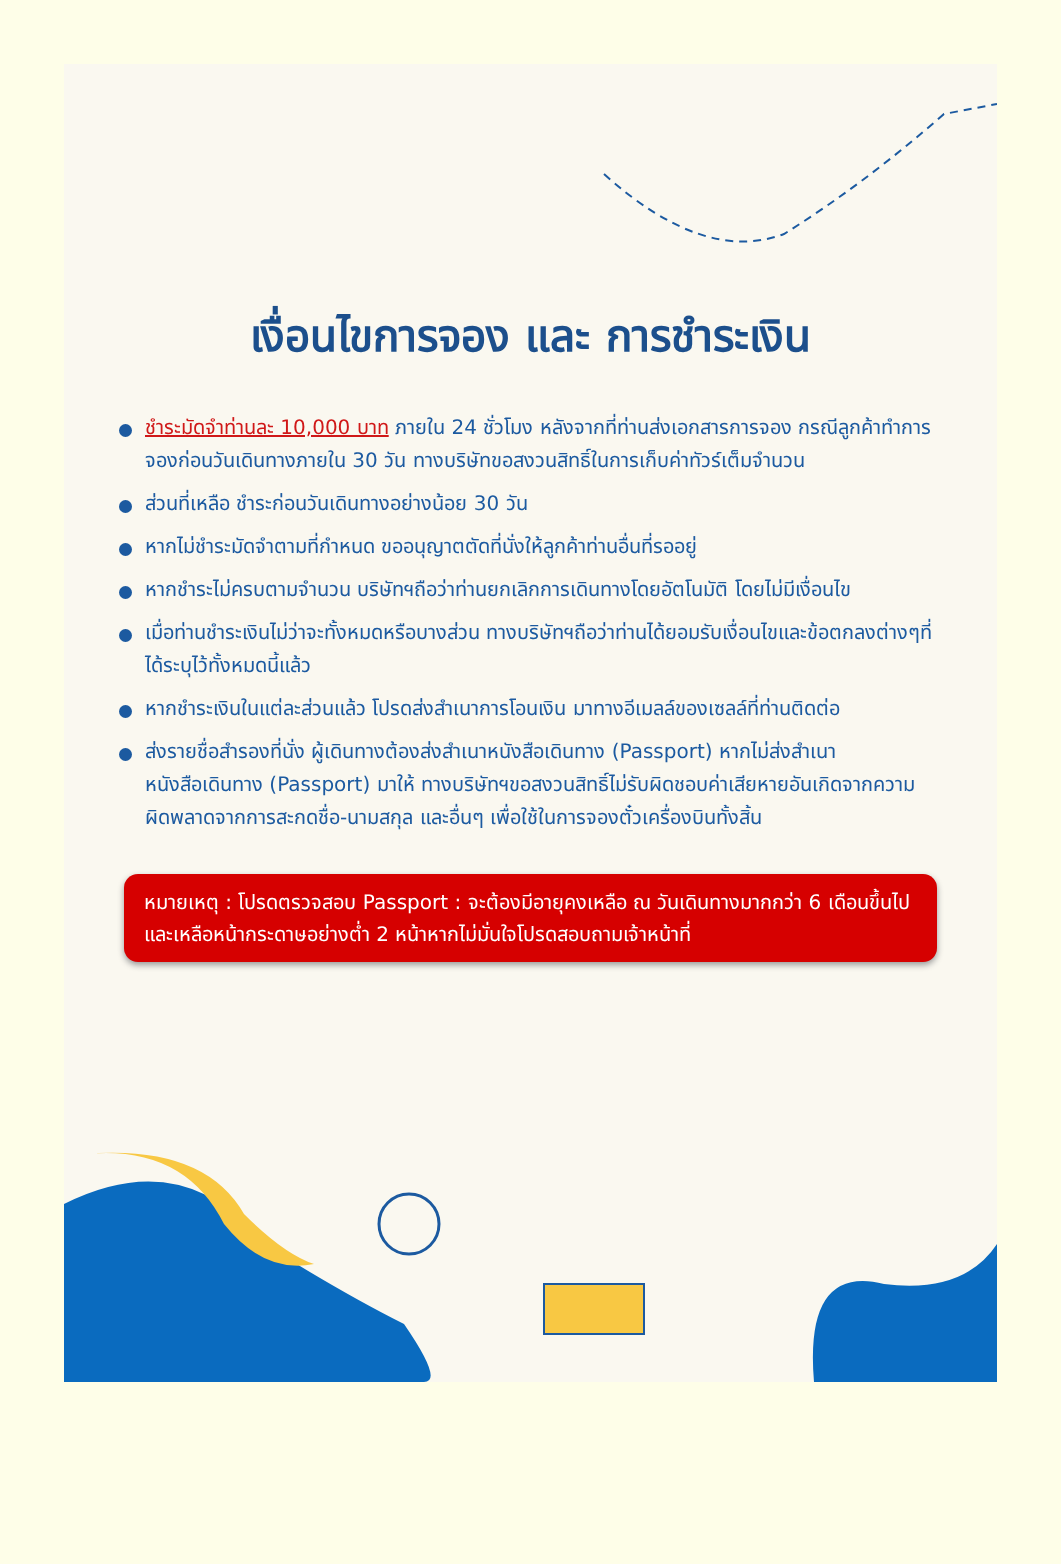เงื่อนไขการจอง และ การชำระเงิน
ชำระมัดจำท่านละ 10,000 บาท ภายใน 24 ชั่วโมง หลังจากที่ท่านส่งเอกสารการจอง กรณีลูกค้าทำการจองก่อนวันเดินทางภายใน 30 วัน ทางบริษัทขอสงวนสิทธิ์ในการเก็บค่าทัวร์เต็มจำนวน
ส่วนที่เหลือ ชำระก่อนวันเดินทางอย่างน้อย 30 วัน
หากไม่ชำระมัดจำตามที่กำหนด ขออนุญาตตัดที่นั่งให้ลูกค้าท่านอื่นที่รออยู่
หากชำระไม่ครบตามจำนวน บริษัทฯถือว่าท่านยกเลิกการเดินทางโดยอัตโนมัติ โดยไม่มีเงื่อนไข
เมื่อท่านชำระเงินไม่ว่าจะทั้งหมดหรือบางส่วน ทางบริษัทฯถือว่าท่านได้ยอมรับเงื่อนไขและข้อตกลงต่างๆที่ได้ระบุไว้ทั้งหมดนี้แล้ว
หากชำระเงินในแต่ละส่วนแล้ว โปรดส่งสำเนาการโอนเงิน มาทางอีเมลล์ของเซลล์ที่ท่านติดต่อ
ส่งรายชื่อสำรองที่นั่ง ผู้เดินทางต้องส่งสำเนาหนังสือเดินทาง (Passport) หากไม่ส่งสำเนาหนังสือเดินทาง (Passport) มาให้ ทางบริษัทฯขอสงวนสิทธิ์ไม่รับผิดชอบค่าเสียหายอันเกิดจากความผิดพลาดจากการสะกดชื่อ-นามสกุล และอื่นๆ เพื่อใช้ในการจองตั๋วเครื่องบินทั้งสิ้น
หมายเหตุ : โปรดตรวจสอบ Passport : จะต้องมีอายุคงเหลือ ณ วันเดินทางมากกว่า 6 เดือนขึ้นไป และเหลือหน้ากระดาษอย่างต่ำ 2 หน้าหากไม่มั่นใจโปรดสอบถามเจ้าหน้าที่